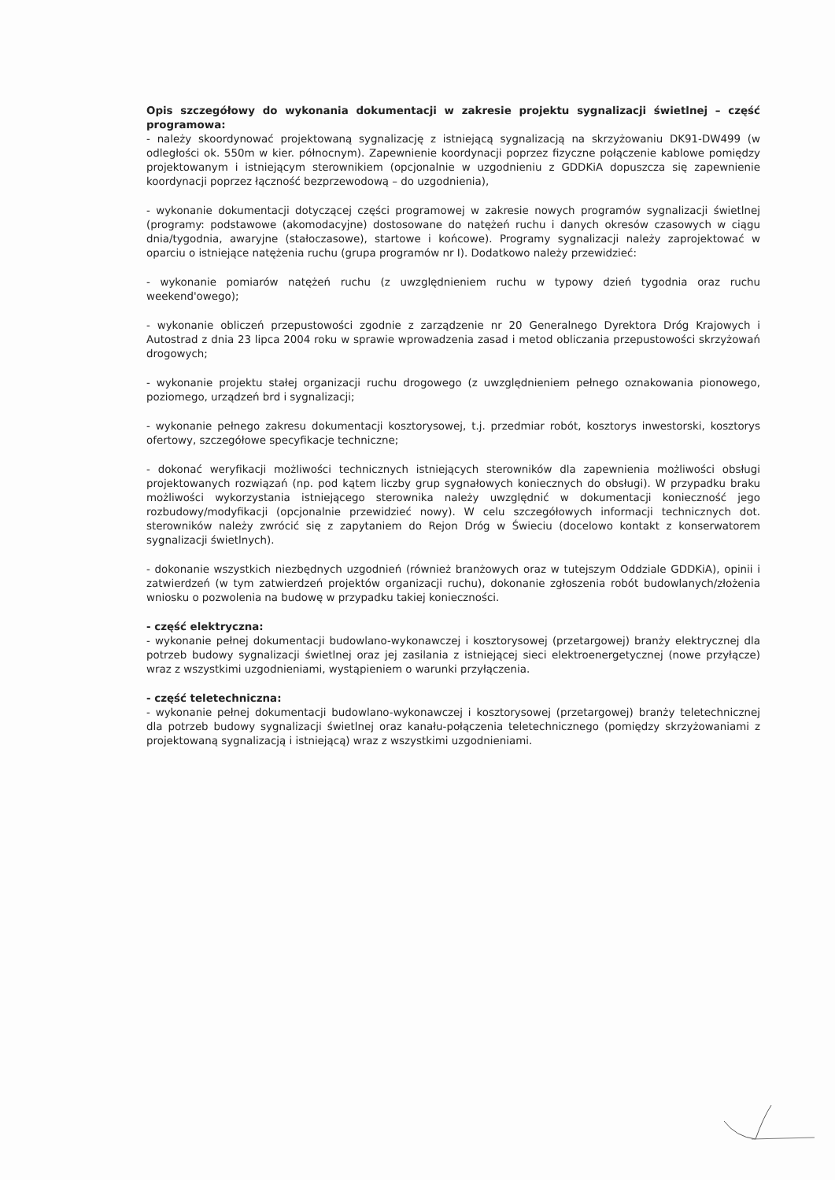Opis szczegółowy do wykonania dokumentacji w zakresie projektu sygnalizacji świetlnej – część programowa:
- należy skoordynować projektowaną sygnalizację z istniejącą sygnalizacją na skrzyżowaniu DK91-DW499 (w odległości ok. 550m w kier. północnym). Zapewnienie koordynacji poprzez fizyczne połączenie kablowe pomiędzy projektowanym i istniejącym sterownikiem (opcjonalnie w uzgodnieniu z GDDKiA dopuszcza się zapewnienie koordynacji poprzez łączność bezprzewodową – do uzgodnienia),
- wykonanie dokumentacji dotyczącej części programowej w zakresie nowych programów sygnalizacji świetlnej (programy: podstawowe (akomodacyjne) dostosowane do natężeń ruchu i danych okresów czasowych w ciągu dnia/tygodnia, awaryjne (stałoczasowe), startowe i końcowe). Programy sygnalizacji należy zaprojektować w oparciu o istniejące natężenia ruchu (grupa programów nr I). Dodatkowo należy przewidzieć:
- wykonanie pomiarów natężeń ruchu (z uwzględnieniem ruchu w typowy dzień tygodnia oraz ruchu weekend'owego);
- wykonanie obliczeń przepustowości zgodnie z zarządzenie nr 20 Generalnego Dyrektora Dróg Krajowych i Autostrad z dnia 23 lipca 2004 roku w sprawie wprowadzenia zasad i metod obliczania przepustowości skrzyżowań drogowych;
- wykonanie projektu stałej organizacji ruchu drogowego (z uwzględnieniem pełnego oznakowania pionowego, poziomego, urządzeń brd i sygnalizacji;
- wykonanie pełnego zakresu dokumentacji kosztorysowej, t.j. przedmiar robót, kosztorys inwestorski, kosztorys ofertowy, szczegółowe specyfikacje techniczne;
- dokonać weryfikacji możliwości technicznych istniejących sterowników dla zapewnienia możliwości obsługi projektowanych rozwiązań (np. pod kątem liczby grup sygnałowych koniecznych do obsługi). W przypadku braku możliwości wykorzystania istniejącego sterownika należy uwzględnić w dokumentacji konieczność jego rozbudowy/modyfikacji (opcjonalnie przewidzieć nowy). W celu szczegółowych informacji technicznych dot. sterowników należy zwrócić się z zapytaniem do Rejon Dróg w Świeciu (docelowo kontakt z konserwatorem sygnalizacji świetlnych).
- dokonanie wszystkich niezbędnych uzgodnień (również branżowych oraz w tutejszym Oddziale GDDKiA), opinii i zatwierdzeń (w tym zatwierdzeń projektów organizacji ruchu), dokonanie zgłoszenia robót budowlanych/złożenia wniosku o pozwolenia na budowę w przypadku takiej konieczności.
- część elektryczna:
- wykonanie pełnej dokumentacji budowlano-wykonawczej i kosztorysowej (przetargowej) branży elektrycznej dla potrzeb budowy sygnalizacji świetlnej oraz jej zasilania z istniejącej sieci elektroenergetycznej (nowe przyłącze) wraz z wszystkimi uzgodnieniami, wystąpieniem o warunki przyłączenia.
- część teletechniczna:
- wykonanie pełnej dokumentacji budowlano-wykonawczej i kosztorysowej (przetargowej) branży teletechnicznej dla potrzeb budowy sygnalizacji świetlnej oraz kanału-połączenia teletechnicznego (pomiędzy skrzyżowaniami z projektowaną sygnalizacją i istniejącą) wraz z wszystkimi uzgodnieniami.